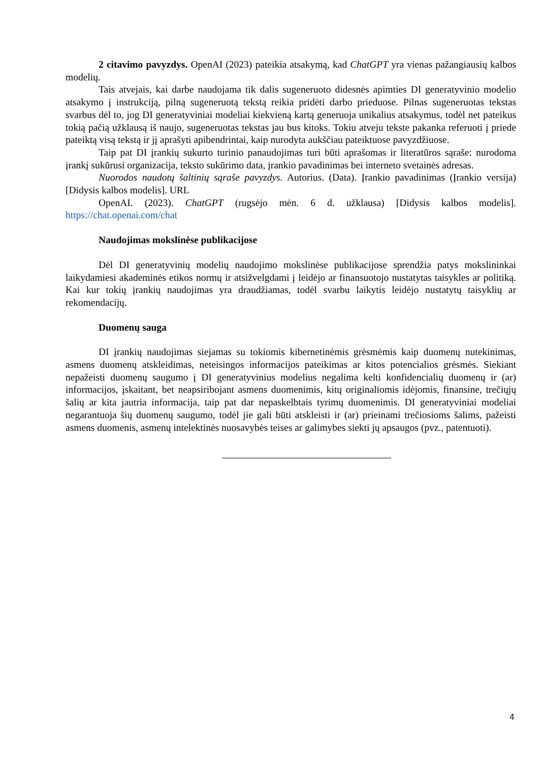2 citavimo pavyzdys. OpenAI (2023) pateikia atsakymą, kad ChatGPT yra vienas pažangiausių kalbos modelių.
Tais atvejais, kai darbe naudojama tik dalis sugeneruoto didesnės apimties DI generatyvinio modelio atsakymo į instrukciją, pilną sugeneruotą tekstą reikia pridėti darbo prieduose. Pilnas sugeneruotas tekstas svarbus dėl to, jog DI generatyviniai modeliai kiekvieną kartą generuoja unikalius atsakymus, todėl net pateikus tokią pačią užklausą iš naujo, sugeneruotas tekstas jau bus kitoks. Tokiu atveju tekste pakanka referuoti į priede pateiktą visą tekstą ir jį aprašyti apibendrintai, kaip nurodyta aukščiau pateiktuose pavyzdžiuose.
Taip pat DI įrankių sukurto turinio panaudojimas turi būti aprašomas ir literatūros sąraše: nurodoma įrankį sukūrusi organizacija, teksto sukūrimo data, įrankio pavadinimas bei interneto svetainės adresas.
Nuorodos naudotų šaltinių sąraše pavyzdys. Autorius. (Data). Įrankio pavadinimas (Įrankio versija) [Didysis kalbos modelis]. URL
OpenAI. (2023). ChatGPT (rugsėjo mėn. 6 d. užklausa) [Didysis kalbos modelis]. https://chat.openai.com/chat
Naudojimas mokslinėse publikacijose
Dėl DI generatyvinių modelių naudojimo mokslinėse publikacijose sprendžia patys mokslininkai laikydamiesi akademinės etikos normų ir atsižvelgdami į leidėjo ar finansuotojo nustatytas taisykles ar politiką. Kai kur tokių įrankių naudojimas yra draudžiamas, todėl svarbu laikytis leidėjo nustatytų taisyklių ar rekomendacijų.
Duomenų sauga
DI įrankių naudojimas siejamas su tokiomis kibernetinėmis grėsmėmis kaip duomenų nutekinimas, asmens duomenų atskleidimas, neteisingos informacijos pateikimas ar kitos potencialios grėsmės. Siekiant nepažeisti duomenų saugumo į DI generatyvinius modelius negalima kelti konfidencialių duomenų ir (ar) informacijos, įskaitant, bet neapsiribojant asmens duomenimis, kitų originaliomis idėjomis, finansine, trečiųjų šalių ar kita jautria informacija, taip pat dar nepaskelbtais tyrimų duomenimis. DI generatyviniai modeliai negarantuoja šių duomenų saugumo, todėl jie gali būti atskleisti ir (ar) prieinami trečiosioms šalims, pažeisti asmens duomenis, asmenų intelektinės nuosavybės teises ar galimybes siekti jų apsaugos (pvz., patentuoti).
4